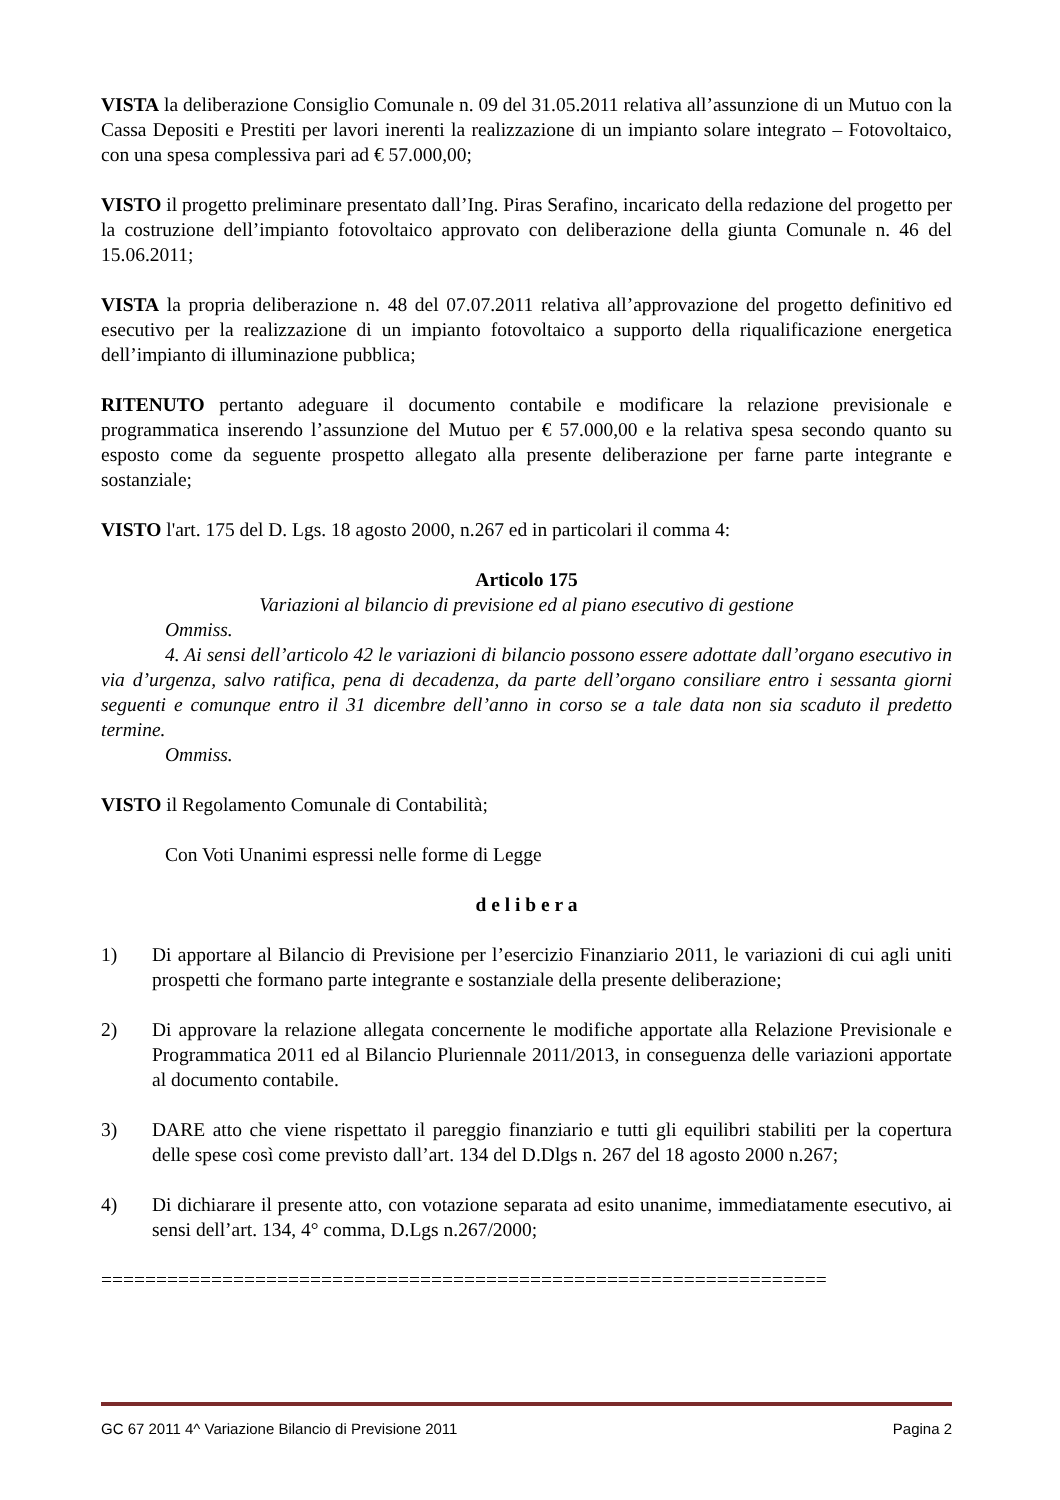VISTA la deliberazione Consiglio Comunale n. 09 del 31.05.2011 relativa all’assunzione di un Mutuo con la Cassa Depositi e Prestiti per lavori inerenti la realizzazione di un impianto solare integrato – Fotovoltaico, con una spesa complessiva pari ad € 57.000,00;
VISTO il progetto preliminare presentato dall’Ing. Piras Serafino, incaricato della redazione del progetto per la costruzione dell’impianto fotovoltaico approvato con deliberazione della giunta Comunale n. 46 del 15.06.2011;
VISTA la propria deliberazione n. 48 del 07.07.2011 relativa all’approvazione del progetto definitivo ed esecutivo per la realizzazione di un impianto fotovoltaico a supporto della riqualificazione energetica dell’impianto di illuminazione pubblica;
RITENUTO pertanto adeguare il documento contabile e modificare la relazione previsionale e programmatica inserendo l’assunzione del Mutuo per € 57.000,00 e la relativa spesa secondo quanto su esposto come da seguente prospetto allegato alla presente deliberazione per farne parte integrante e sostanziale;
VISTO l'art. 175 del D. Lgs. 18 agosto 2000, n.267 ed in particolari il comma 4:
Articolo 175
Variazioni al bilancio di previsione ed al piano esecutivo di gestione
Ommiss.
4. Ai sensi dell’articolo 42 le variazioni di bilancio possono essere adottate dall’organo esecutivo in via d’urgenza, salvo ratifica, pena di decadenza, da parte dell’organo consiliare entro i sessanta giorni seguenti e comunque entro il 31 dicembre dell’anno in corso se a tale data non sia scaduto il predetto termine.
Ommiss.
VISTO il Regolamento Comunale di Contabilità;
Con Voti Unanimi espressi nelle forme di Legge
d e l i b e r a
1) Di apportare al Bilancio di Previsione per l’esercizio Finanziario 2011, le variazioni di cui agli uniti prospetti che formano parte integrante e sostanziale della presente deliberazione;
2) Di approvare la relazione allegata concernente le modifiche apportate alla Relazione Previsionale e Programmatica 2011 ed al Bilancio Pluriennale 2011/2013, in conseguenza delle variazioni apportate al documento contabile.
3) DARE atto che viene rispettato il pareggio finanziario e tutti gli equilibri stabiliti per la copertura delle spese così come previsto dall’art. 134 del D.Dlgs n. 267 del 18 agosto 2000 n.267;
4) Di dichiarare il presente atto, con votazione separata ad esito unanime, immediatamente esecutivo, ai sensi dell’art. 134, 4° comma, D.Lgs n.267/2000;
==================================================================
GC 67 2011 4^ Variazione Bilancio di Previsione 2011 Pagina 2